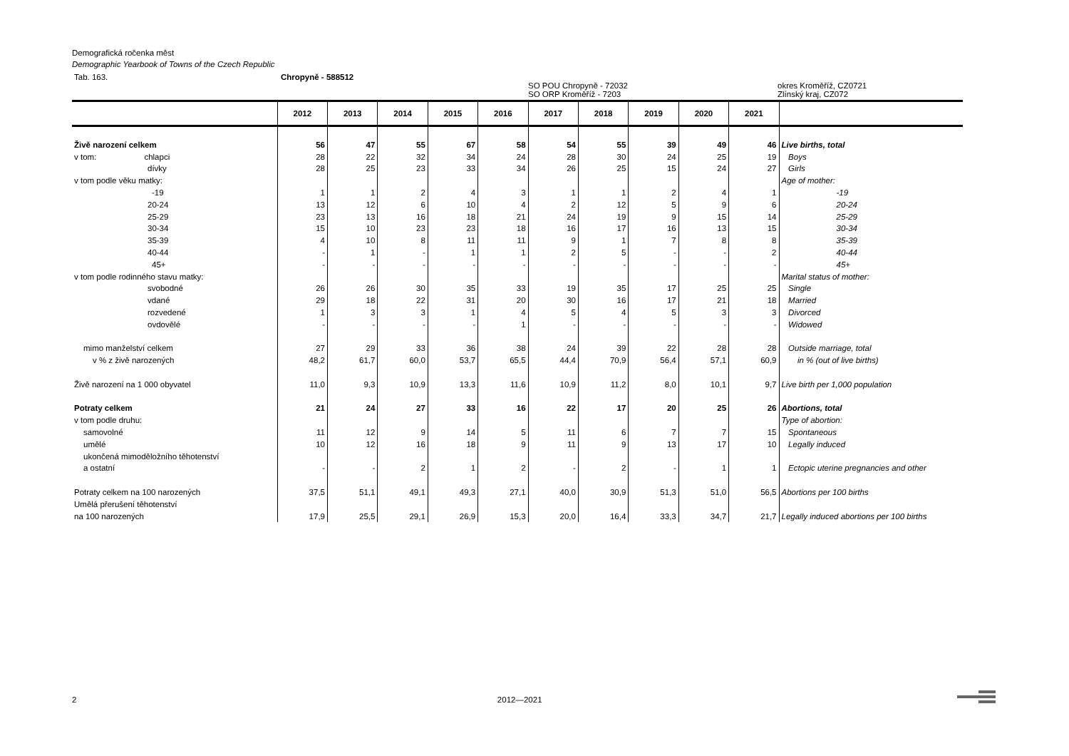Demografická ročenka měst
Demographic Yearbook of Towns of the Czech Republic
Tab. 163. Chropyně - 588512
SO POU Chropyně - 72032
SO ORP Kroměříž - 7203 okres Kroměříž, CZ0721
Zlínský kraj, CZ072
| | 2012 | 2013 | 2014 | 2015 | 2016 | 2017 | 2018 | 2019 | 2020 | 2021 | |
| --- | --- | --- | --- | --- | --- | --- | --- | --- | --- | --- | --- |
| Živě narození celkem | 56 | 47 | 55 | 67 | 58 | 54 | 55 | 39 | 49 | 46 | Live births, total |
| v tom: chlapci | 28 | 22 | 32 | 34 | 24 | 28 | 30 | 24 | 25 | 19 | Boys |
| dívky | 28 | 25 | 23 | 33 | 34 | 26 | 25 | 15 | 24 | 27 | Girls |
| v tom podle věku matky: | | | | | | | | | | | Age of mother: |
| -19 | 1 | 1 | 2 | 4 | 3 | 1 | 1 | 2 | 4 | 1 | -19 |
| 20-24 | 13 | 12 | 6 | 10 | 4 | 2 | 12 | 5 | 9 | 6 | 20-24 |
| 25-29 | 23 | 13 | 16 | 18 | 21 | 24 | 19 | 9 | 15 | 14 | 25-29 |
| 30-34 | 15 | 10 | 23 | 23 | 18 | 16 | 17 | 16 | 13 | 15 | 30-34 |
| 35-39 | 4 | 10 | 8 | 11 | 11 | 9 | 1 | 7 | 8 | 8 | 35-39 |
| 40-44 | - | 1 | - | 1 | 1 | 2 | 5 | - | - | 2 | 40-44 |
| 45+ | - | - | - | - | - | - | - | - | - | - | 45+ |
| v tom podle rodinného stavu matky: | | | | | | | | | | | Marital status of mother: |
| svobodné | 26 | 26 | 30 | 35 | 33 | 19 | 35 | 17 | 25 | 25 | Single |
| vdané | 29 | 18 | 22 | 31 | 20 | 30 | 16 | 17 | 21 | 18 | Married |
| rozvedené | 1 | 3 | 3 | 1 | 4 | 5 | 4 | 5 | 3 | 3 | Divorced |
| ovdovělé | - | - | - | - | 1 | - | - | - | - | - | Widowed |
| mimo manželství celkem | 27 | 29 | 33 | 36 | 38 | 24 | 39 | 22 | 28 | 28 | Outside marriage, total |
| v % z živě narozených | 48,2 | 61,7 | 60,0 | 53,7 | 65,5 | 44,4 | 70,9 | 56,4 | 57,1 | 60,9 | in % (out of live births) |
| Živě narození na 1 000 obyvatel | 11,0 | 9,3 | 10,9 | 13,3 | 11,6 | 10,9 | 11,2 | 8,0 | 10,1 | 9,7 | Live birth per 1,000 population |
| Potraty celkem | 21 | 24 | 27 | 33 | 16 | 22 | 17 | 20 | 25 | 26 | Abortions, total |
| v tom podle druhu: | | | | | | | | | | | Type of abortion: |
| samovolné | 11 | 12 | 9 | 14 | 5 | 11 | 6 | 7 | 7 | 15 | Spontaneous |
| umělé | 10 | 12 | 16 | 18 | 9 | 11 | 9 | 13 | 17 | 10 | Legally induced |
| ukončená mimoděložního těhotenství a ostatní | - | - | 2 | 1 | 2 | - | 2 | - | 1 | 1 | Ectopic uterine pregnancies and other |
| Potraty celkem na 100 narozených | 37,5 | 51,1 | 49,1 | 49,3 | 27,1 | 40,0 | 30,9 | 51,3 | 51,0 | 56,5 | Abortions per 100 births |
| Umělá přerušení těhotenství na 100 narozených | 17,9 | 25,5 | 29,1 | 26,9 | 15,3 | 20,0 | 16,4 | 33,3 | 34,7 | 21,7 | Legally induced abortions per 100 births |
2 2012—2021